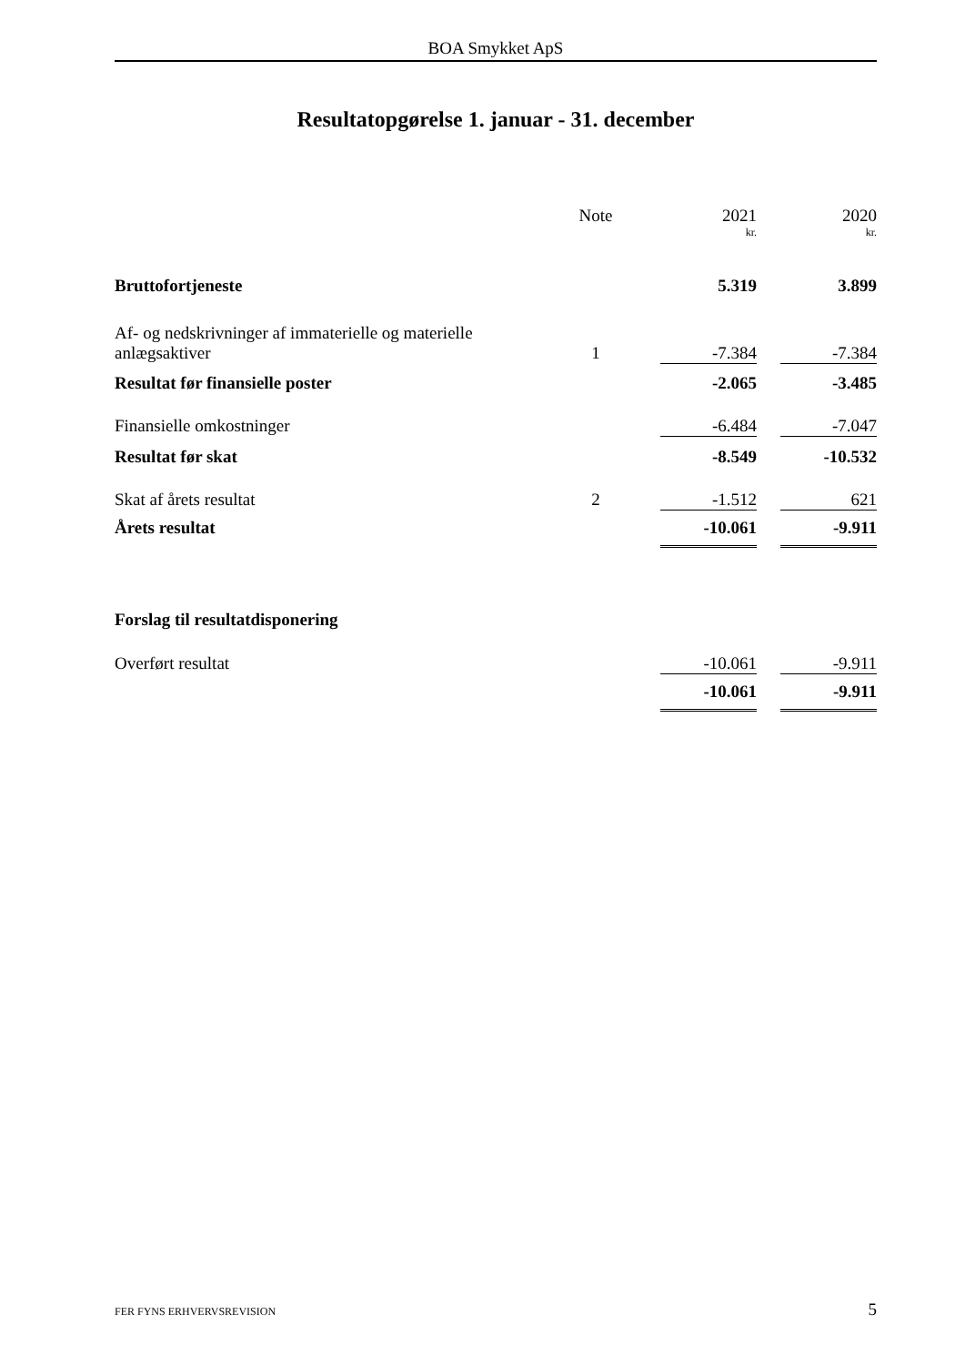BOA Smykket ApS
Resultatopgørelse 1. januar - 31. december
| | Note | | 2021 | | 2020 |
| | | | kr. | | kr. |
| Bruttofortjeneste | | | 5.319 | | 3.899 |
| Af- og nedskrivninger af immaterielle og materielle anlægsaktiver | 1 | | -7.384 | | -7.384 |
| Resultat før finansielle poster | | | -2.065 | | -3.485 |
| Finansielle omkostninger | | | -6.484 | | -7.047 |
| Resultat før skat | | | -8.549 | | -10.532 |
| Skat af årets resultat | 2 | | -1.512 | | 621 |
| Årets resultat | | | -10.061 | | -9.911 |
| Forslag til resultatdisponering | | | | | |
| Overført resultat | | | -10.061 | | -9.911 |
| | | | -10.061 | | -9.911 |
FER FYNS ERHVERVSREVISION 5